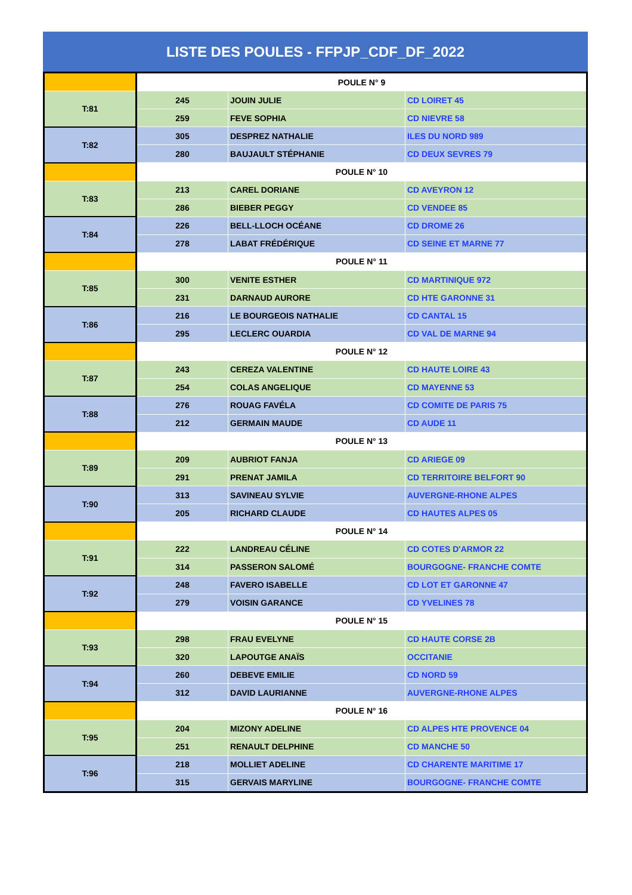LISTE DES POULES - FFPJP_CDF_DF_2022
| | POULE N° 9 | | |
| T:81 | 245 | JOUIN JULIE | CD LOIRET 45 |
| | 259 | FEVE SOPHIA | CD NIEVRE 58 |
| T:82 | 305 | DESPREZ NATHALIE | ILES DU NORD 989 |
| | 280 | BAUJAULT STÉPHANIE | CD DEUX SEVRES 79 |
| | POULE N° 10 | | |
| T:83 | 213 | CAREL DORIANE | CD AVEYRON 12 |
| | 286 | BIEBER PEGGY | CD VENDEE 85 |
| T:84 | 226 | BELL-LLOCH OCÉANE | CD DROME 26 |
| | 278 | LABAT FRÉDÉRIQUE | CD SEINE ET MARNE 77 |
| | POULE N° 11 | | |
| T:85 | 300 | VENITE ESTHER | CD MARTINIQUE 972 |
| | 231 | DARNAUD AURORE | CD HTE GARONNE 31 |
| T:86 | 216 | LE BOURGEOIS NATHALIE | CD CANTAL 15 |
| | 295 | LECLERC OUARDIA | CD VAL DE MARNE 94 |
| | POULE N° 12 | | |
| T:87 | 243 | CEREZA VALENTINE | CD HAUTE LOIRE 43 |
| | 254 | COLAS ANGELIQUE | CD MAYENNE 53 |
| T:88 | 276 | ROUAG FAVÉLA | CD COMITE DE PARIS 75 |
| | 212 | GERMAIN MAUDE | CD AUDE 11 |
| | POULE N° 13 | | |
| T:89 | 209 | AUBRIOT FANJA | CD ARIEGE 09 |
| | 291 | PRENAT JAMILA | CD TERRITOIRE BELFORT 90 |
| T:90 | 313 | SAVINEAU SYLVIE | AUVERGNE-RHONE ALPES |
| | 205 | RICHARD CLAUDE | CD HAUTES ALPES 05 |
| | POULE N° 14 | | |
| T:91 | 222 | LANDREAU CÉLINE | CD COTES D'ARMOR 22 |
| | 314 | PASSERON SALOMÉ | BOURGOGNE- FRANCHE COMTE |
| T:92 | 248 | FAVERO ISABELLE | CD LOT ET GARONNE 47 |
| | 279 | VOISIN GARANCE | CD YVELINES 78 |
| | POULE N° 15 | | |
| T:93 | 298 | FRAU EVELYNE | CD HAUTE CORSE 2B |
| | 320 | LAPOUTGE ANAÏS | OCCITANIE |
| T:94 | 260 | DEBEVE EMILIE | CD NORD 59 |
| | 312 | DAVID LAURIANNE | AUVERGNE-RHONE ALPES |
| | POULE N° 16 | | |
| T:95 | 204 | MIZONY ADELINE | CD ALPES HTE PROVENCE 04 |
| | 251 | RENAULT DELPHINE | CD MANCHE 50 |
| T:96 | 218 | MOLLIET ADELINE | CD CHARENTE MARITIME 17 |
| | 315 | GERVAIS MARYLINE | BOURGOGNE- FRANCHE COMTE |